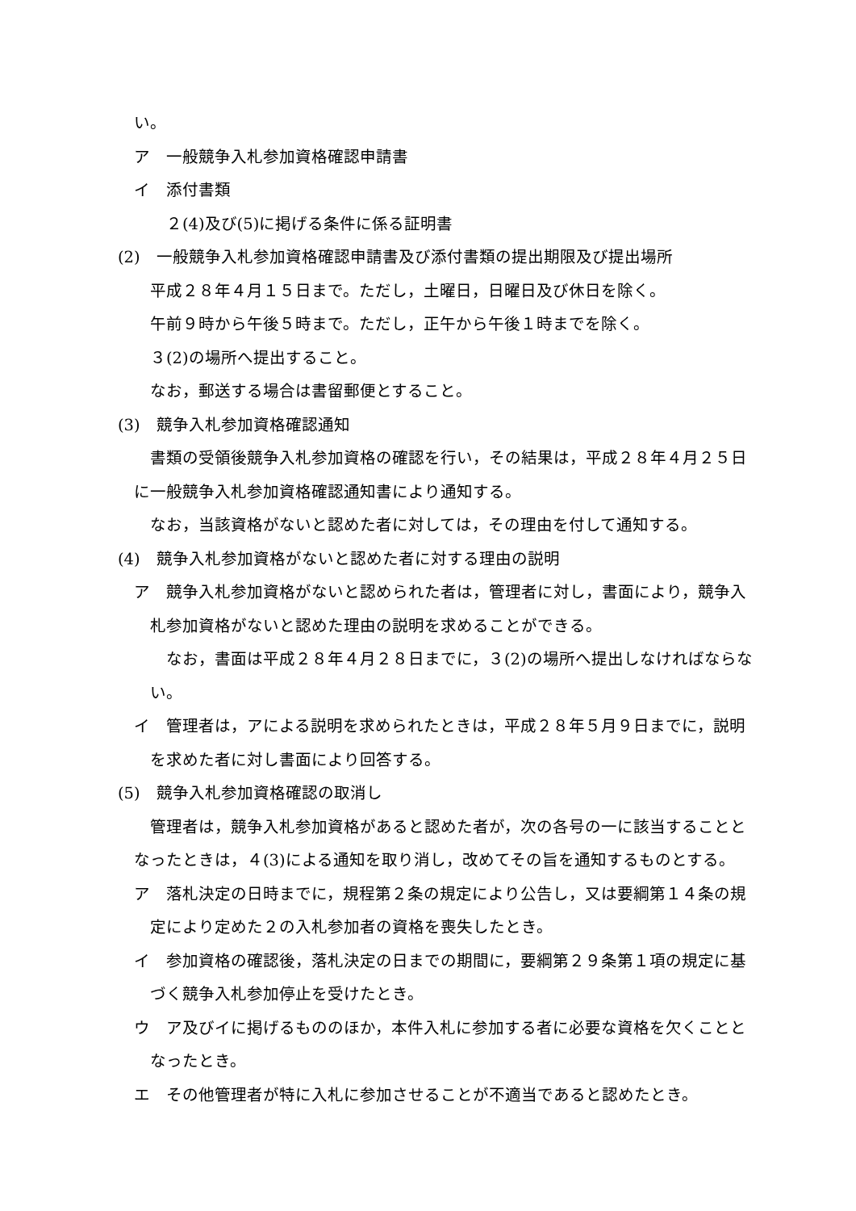い。
ア　一般競争入札参加資格確認申請書
イ　添付書類
２(4)及び(5)に掲げる条件に係る証明書
(2)　一般競争入札参加資格確認申請書及び添付書類の提出期限及び提出場所
平成２８年４月１５日まで。ただし，土曜日，日曜日及び休日を除く。
午前９時から午後５時まで。ただし，正午から午後１時までを除く。
３(2)の場所へ提出すること。
なお，郵送する場合は書留郵便とすること。
(3)　競争入札参加資格確認通知
書類の受領後競争入札参加資格の確認を行い，その結果は，平成２８年４月２５日
に一般競争入札参加資格確認通知書により通知する。
なお，当該資格がないと認めた者に対しては，その理由を付して通知する。
(4)　競争入札参加資格がないと認めた者に対する理由の説明
ア　競争入札参加資格がないと認められた者は，管理者に対し，書面により，競争入
札参加資格がないと認めた理由の説明を求めることができる。
なお，書面は平成２８年４月２８日までに，３(2)の場所へ提出しなければならな
い。
イ　管理者は，アによる説明を求められたときは，平成２８年５月９日までに，説明
を求めた者に対し書面により回答する。
(5)　競争入札参加資格確認の取消し
管理者は，競争入札参加資格があると認めた者が，次の各号の一に該当することと
なったときは，４(3)による通知を取り消し，改めてその旨を通知するものとする。
ア　落札決定の日時までに，規程第２条の規定により公告し，又は要綱第１４条の規
定により定めた２の入札参加者の資格を喪失したとき。
イ　参加資格の確認後，落札決定の日までの期間に，要綱第２９条第１項の規定に基
づく競争入札参加停止を受けたとき。
ウ　ア及びイに掲げるもののほか，本件入札に参加する者に必要な資格を欠くことと
なったとき。
エ　その他管理者が特に入札に参加させることが不適当であると認めたとき。